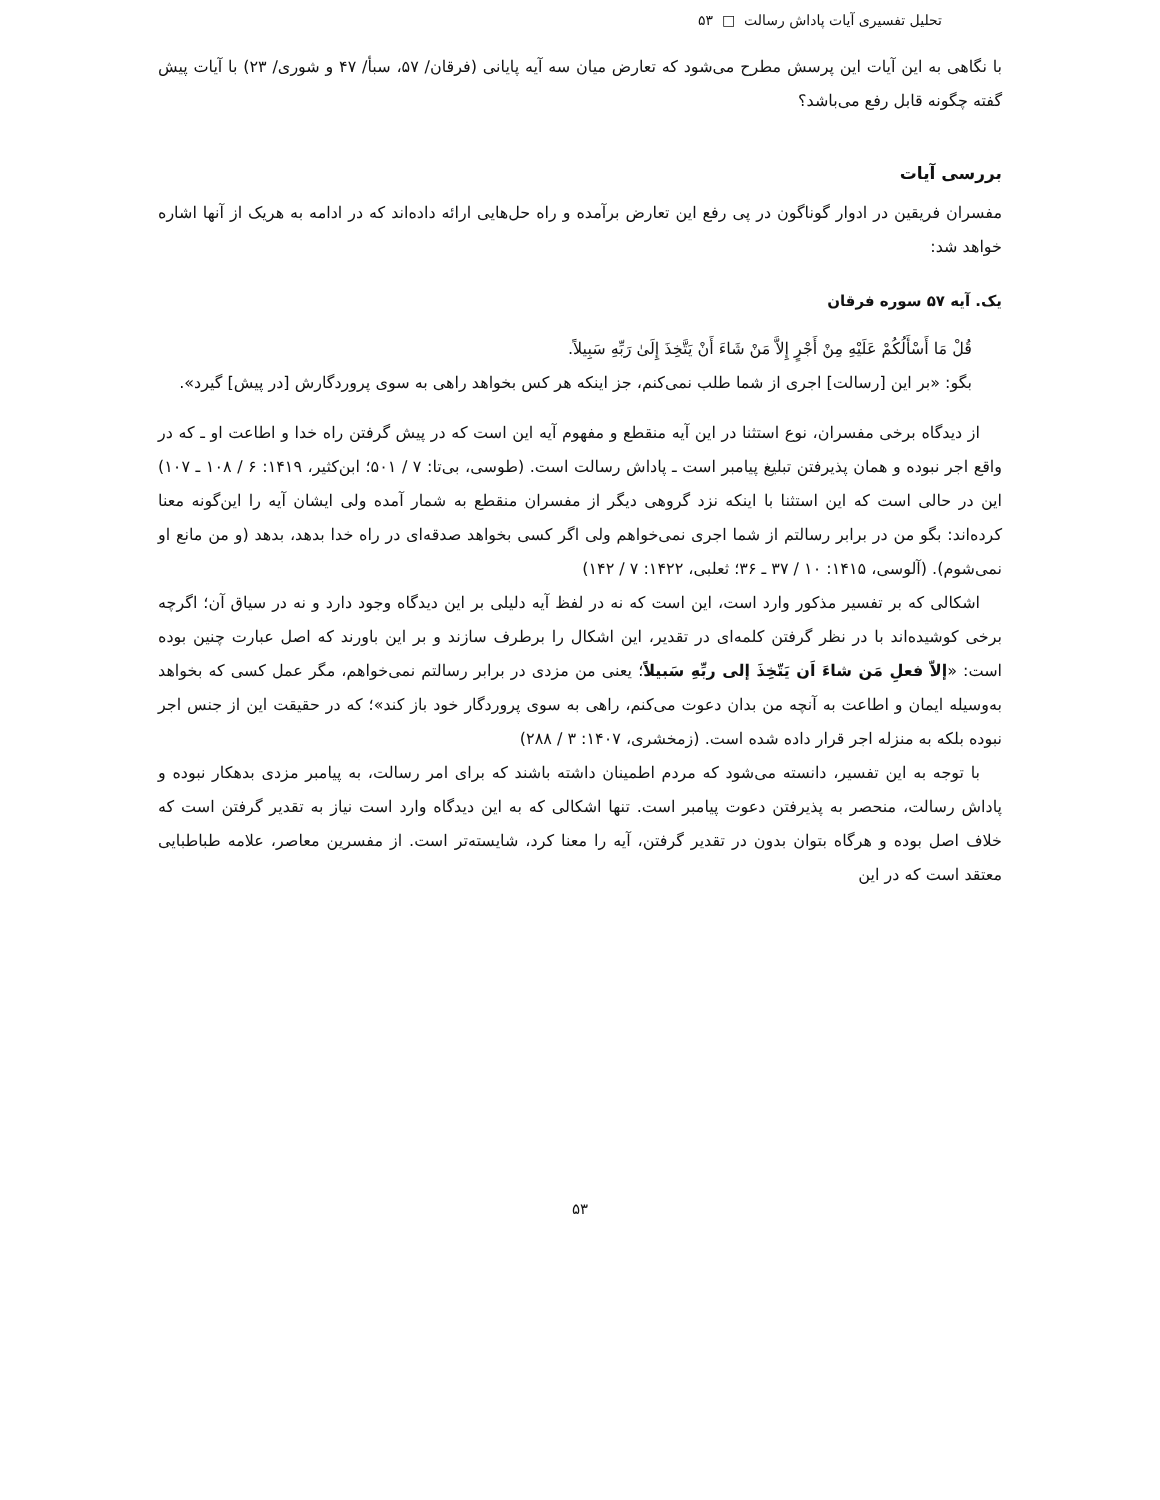تحلیل تفسیری آیات پاداش رسالت □ ۵۳
با نگاهی به این آیات این پرسش مطرح می‌شود که تعارض میان سه آیه پایانی (فرقان/ ۵۷، سبأ/ ۴۷ و شوری/ ۲۳) با آیات پیش گفته چگونه قابل رفع می‌باشد؟
بررسی آیات
مفسران فریقین در ادوار گوناگون در پی رفع این تعارض برآمده و راه حل‌هایی ارائه داده‌اند که در ادامه به هریک از آنها اشاره خواهد شد:
یک. آیه ۵۷ سوره فرقان
قُلْ مَا أَسْأَلُكُمْ عَلَيْهِ مِنْ أَجْرٍ إِلاَّ مَنْ شَاءَ أَنْ يَتَّخِذَ إِلَىٰ رَبِّهِ سَبِيلاً.
بگو: «بر این [رسالت] اجری از شما طلب نمی‌کنم، جز اینکه هر کس بخواهد راهی به سوی پروردگارش [در پیش] گیرد».
از دیدگاه برخی مفسران، نوع استثنا در این آیه منقطع و مفهوم آیه این است که در پیش گرفتن راه خدا و اطاعت او ـ که در واقع اجر نبوده و همان پذیرفتن تبلیغ پیامبر است ـ پاداش رسالت است. (طوسی، بی‌تا: ۷ / ۵۰۱؛ ابن‌کثیر، ۱۴۱۹: ۶ / ۱۰۸ ـ ۱۰۷) این در حالی است که این استثنا با اینکه نزد گروهی دیگر از مفسران منقطع به شمار آمده ولی ایشان آیه را این‌گونه معنا کرده‌اند: بگو من در برابر رسالتم از شما اجری نمی‌خواهم ولی اگر کسی بخواهد صدقه‌ای در راه خدا بدهد، بدهد (و من مانع او نمی‌شوم). (آلوسی، ۱۴۱۵: ۱۰ / ۳۷ ـ ۳۶؛ ثعلبی، ۱۴۲۲: ۷ / ۱۴۲)
اشکالی که بر تفسیر مذکور وارد است، این است که نه در لفظ آیه دلیلی بر این دیدگاه وجود دارد و نه در سیاق آن؛ اگرچه برخی کوشیده‌اند با در نظر گرفتن کلمه‌ای در تقدیر، این اشکال را برطرف سازند و بر این باورند که اصل عبارت چنین بوده است: «إلاّ فعلِ مَن شاءَ اَن يَتّخِذَ إلی ربِّهِ سَبيلاً؛ یعنی من مزدی در برابر رسالتم نمی‌خواهم، مگر عمل کسی که بخواهد به‌وسیله ایمان و اطاعت به آنچه من بدان دعوت می‌کنم، راهی به سوی پروردگار خود باز کند»؛ که در حقیقت این از جنس اجر نبوده بلکه به منزله اجر قرار داده شده است. (زمخشری، ۱۴۰۷: ۳ / ۲۸۸)
با توجه به این تفسیر، دانسته می‌شود که مردم اطمینان داشته باشند که برای امر رسالت، به پیامبر مزدی بدهکار نبوده و پاداش رسالت، منحصر به پذیرفتن دعوت پیامبر است. تنها اشکالی که به این دیدگاه وارد است نیاز به تقدیر گرفتن است که خلاف اصل بوده و هرگاه بتوان بدون در تقدیر گرفتن، آیه را معنا کرد، شایسته‌تر است. از مفسرین معاصر، علامه طباطبایی معتقد است که در این
۵۳